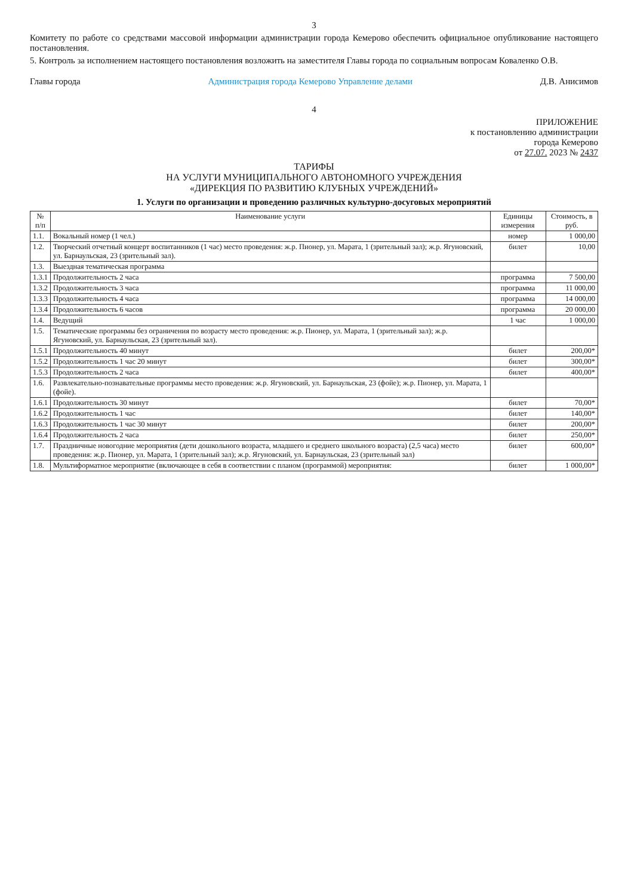3
Комитету по работе со средствами массовой информации администрации города Кемерово обеспечить официальное опубликование настоящего постановления.
5. Контроль за исполнением настоящего постановления возложить на заместителя Главы города по социальным вопросам Коваленко О.В.
Главы города Администрация города Кемерово Управление делами Д.В. Анисимов
4
ПРИЛОЖЕНИЕ
к постановлению администрации
города Кемерово
от 27.07. 2023 № 2437
ТАРИФЫ
НА УСЛУГИ МУНИЦИПАЛЬНОГО АВТОНОМНОГО УЧРЕЖДЕНИЯ
«ДИРЕКЦИЯ ПО РАЗВИТИЮ КЛУБНЫХ УЧРЕЖДЕНИЙ»
1. Услуги по организации и проведению различных культурно-досуговых мероприятий
| № п/п | Наименование услуги | Единицы измерения | Стоимость, в руб. |
| --- | --- | --- | --- |
| 1.1. | Вокальный номер (1 чел.) | номер | 1 000,00 |
| 1.2. | Творческий отчетный концерт воспитанников (1 час) место проведения: ж.р. Пионер, ул. Марата, 1 (зрительный зал); ж.р. Ягуновский, ул. Барнаульская, 23 (зрительный зал). | билет | 10,00 |
| 1.3. | Выездная тематическая программа | | |
| 1.3.1 | Продолжительность 2 часа | программа | 7 500,00 |
| 1.3.2 | Продолжительность 3 часа | программа | 11 000,00 |
| 1.3.3 | Продолжительность 4 часа | программа | 14 000,00 |
| 1.3.4 | Продолжительность 6 часов | программа | 20 000,00 |
| 1.4. | Ведущий | 1 час | 1 000,00 |
| 1.5. | Тематические программы без ограничения по возрасту место проведения: ж.р. Пионер, ул. Марата, 1 (зрительный зал); ж.р. Ягуновский, ул. Барнаульская, 23 (зрительный зал). | | |
| 1.5.1 | Продолжительность 40 минут | билет | 200,00* |
| 1.5.2 | Продолжительность 1 час 20 минут | билет | 300,00* |
| 1.5.3 | Продолжительность 2 часа | билет | 400,00* |
| 1.6. | Развлекательно-познавательные программы место проведения: ж.р. Ягуновский, ул. Барнаульская, 23 (фойе); ж.р. Пионер, ул. Марата, 1 (фойе). | | |
| 1.6.1 | Продолжительность 30 минут | билет | 70,00* |
| 1.6.2 | Продолжительность 1 час | билет | 140,00* |
| 1.6.3 | Продолжительность 1 час 30 минут | билет | 200,00* |
| 1.6.4 | Продолжительность 2 часа | билет | 250,00* |
| 1.7. | Праздничные новогодние мероприятия (дети дошкольного возраста, младшего и среднего школьного возраста) (2,5 часа) место проведения: ж.р. Пионер, ул. Марата, 1 (зрительный зал); ж.р. Ягуновский, ул. Барнаульская, 23 (зрительный зал) | билет | 600,00* |
| 1.8. | Мультиформатное мероприятие (включающее в себя в соответствии с планом (программой) мероприятия: | билет | 1 000,00* |